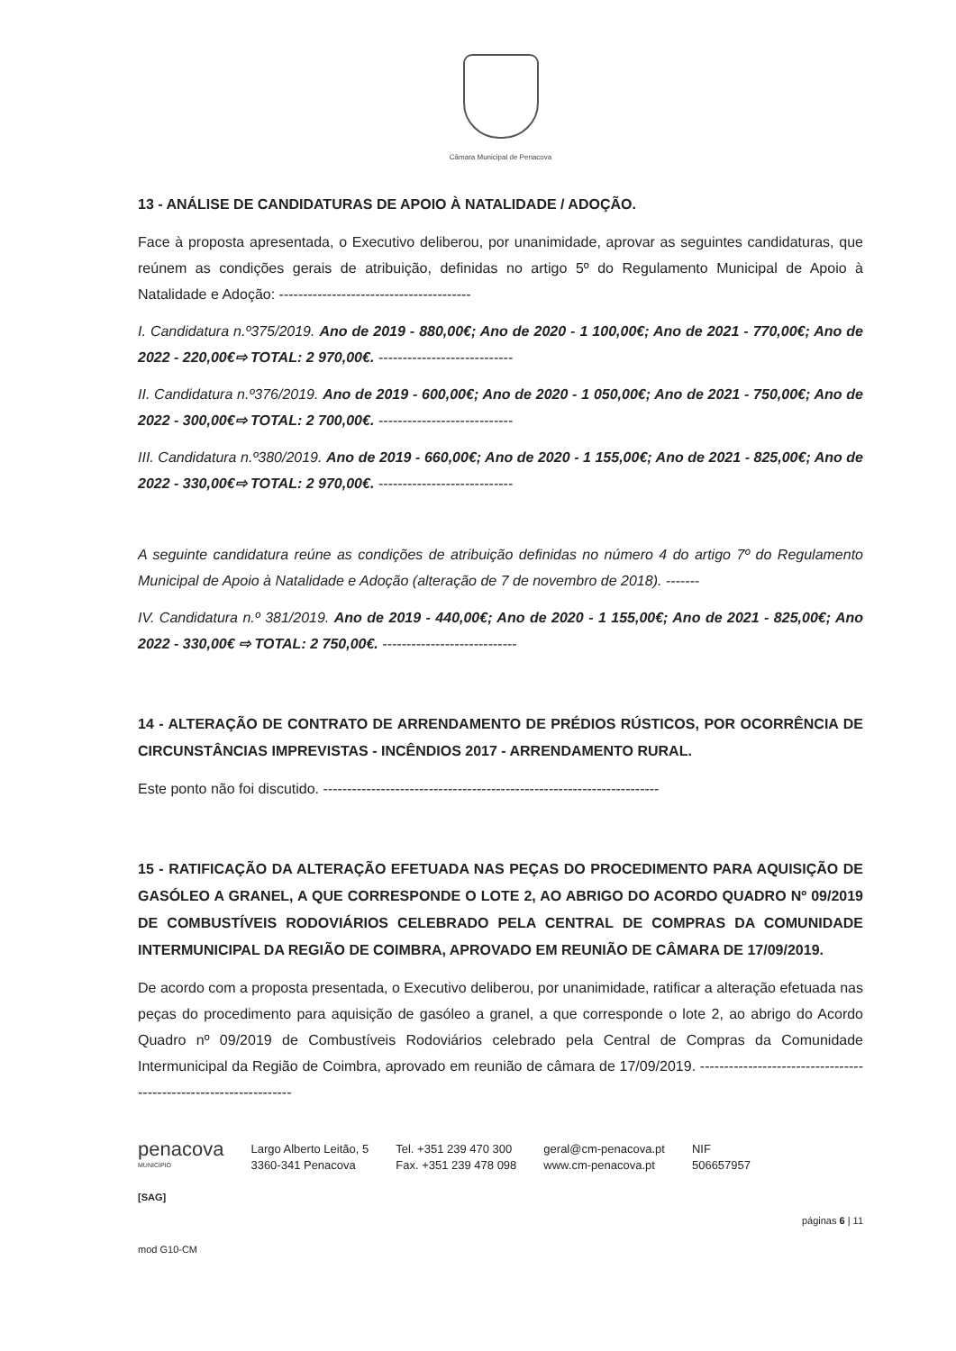Câmara Municipal de Penacova
13 - ANÁLISE DE CANDIDATURAS DE APOIO À NATALIDADE / ADOÇÃO.
Face à proposta apresentada, o Executivo deliberou, por unanimidade, aprovar as seguintes candidaturas, que reúnem as condições gerais de atribuição, definidas no artigo 5º do Regulamento Municipal de Apoio à Natalidade e Adoção: ----------------------------------------
I. Candidatura n.º375/2019. Ano de 2019 - 880,00€; Ano de 2020 - 1 100,00€; Ano de 2021 - 770,00€; Ano de 2022 - 220,00€⇨ TOTAL: 2 970,00€. ----------------------------
II. Candidatura n.º376/2019. Ano de 2019 - 600,00€; Ano de 2020 - 1 050,00€; Ano de 2021 - 750,00€; Ano de 2022 - 300,00€⇨ TOTAL: 2 700,00€. ----------------------------
III. Candidatura n.º380/2019. Ano de 2019 - 660,00€; Ano de 2020 - 1 155,00€; Ano de 2021 - 825,00€; Ano de 2022 - 330,00€⇨ TOTAL: 2 970,00€. ----------------------------
A seguinte candidatura reúne as condições de atribuição definidas no número 4 do artigo 7º do Regulamento Municipal de Apoio à Natalidade e Adoção (alteração de 7 de novembro de 2018). -------
IV. Candidatura n.º 381/2019. Ano de 2019 - 440,00€; Ano de 2020 - 1 155,00€; Ano de 2021 - 825,00€; Ano 2022 - 330,00€ ⇨ TOTAL: 2 750,00€. ----------------------------
14 - ALTERAÇÃO DE CONTRATO DE ARRENDAMENTO DE PRÉDIOS RÚSTICOS, POR OCORRÊNCIA DE CIRCUNSTÂNCIAS IMPREVISTAS - INCÊNDIOS 2017 - ARRENDAMENTO RURAL.
Este ponto não foi discutido. ----------------------------------------------------------------------
15 - RATIFICAÇÃO DA ALTERAÇÃO EFETUADA NAS PEÇAS DO PROCEDIMENTO PARA AQUISIÇÃO DE GASÓLEO A GRANEL, A QUE CORRESPONDE O LOTE 2, AO ABRIGO DO ACORDO QUADRO Nº 09/2019 DE COMBUSTÍVEIS RODOVIÁRIOS CELEBRADO PELA CENTRAL DE COMPRAS DA COMUNIDADE INTERMUNICIPAL DA REGIÃO DE COIMBRA, APROVADO EM REUNIÃO DE CÂMARA DE 17/09/2019.
De acordo com a proposta presentada, o Executivo deliberou, por unanimidade, ratificar a alteração efetuada nas peças do procedimento para aquisição de gasóleo a granel, a que corresponde o lote 2, ao abrigo do Acordo Quadro nº 09/2019 de Combustíveis Rodoviários celebrado pela Central de Compras da Comunidade Intermunicipal da Região de Coimbra, aprovado em reunião de câmara de 17/09/2019. ------------------------------------------------------------------
penacova
MUNICÍPIO
Largo Alberto Leitão, 5
3360-341 Penacova
Tel. +351 239 470 300
Fax. +351 239 478 098
geral@cm-penacova.pt
www.cm-penacova.pt
NIF
506657957
[SAG]
mod G10-CM
páginas 6 | 11